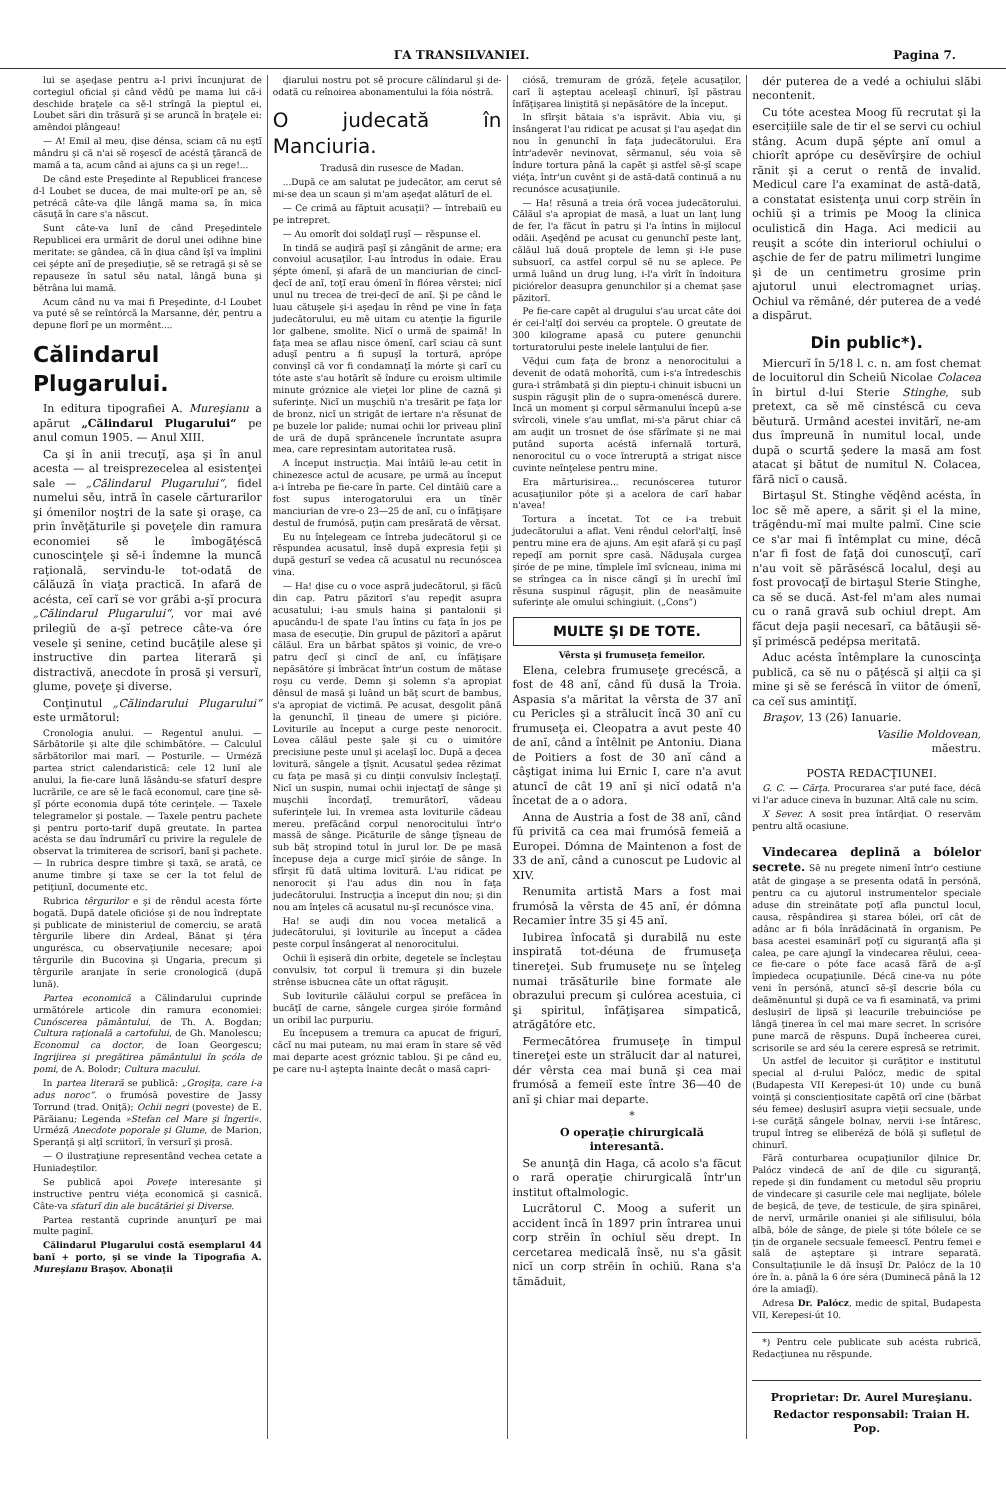ΓA TRANSILVANIEI. Pagina 7.
lui se aşeḑase pentru a-l privi încunjurat de cortegiul oficial şi când vědû pe mama lui că-i deschide braţele ca sě-l strîngă la pieptul ei, Loubet sări din trăsură şi se aruncă în braţele ei: amêndoi plângeau!
— A! Emil al meu, ḑise dénsa, sciam că nu eştĭ mândru şi că n'ai sě roşescĭ de acéstă ţărancă de mamă a ta, acum când ai ajuns ca şi un rege!...
De când este Preşedinte al Republicei francese d-l Loubet se ducea, de mai multe-orĭ pe an, sě petrécă câte-va ḑile lângă mama sa, în mica căsuţă în care s'a născut.
Sunt câte-va lunĭ de când Preşedintele Republicei era urmărit de dorul unei odihne bine meritate: se gândea, că în ḑiua când îşĭ va împlini cei şépte anĭ de preşediuţie, sě se retragă şi sě se repauseze în satul sěu natal, lângă buna şi bětrâna lui mamă.
Acum când nu va mai fi Preşedinte, d-l Loubet va puté sě se reîntórcă la Marsanne, dér, pentru a depune florĭ pe un mormênt....
Călindarul Plugarului.
In editura tipografiei A. Mureşianu a apărut „Călindarul Plugarului“ pe anul comun 1905. — Anul XIII.
Ca şi în anii trecuţĭ, aşa şi în anul acesta — al treisprezecelea al esistenţei sale — „Călindarul Plugarului“, fidel numelui sěu, intră în casele cărturarilor şi ómenilor noştri de la sate şi oraşe, ca prin învěţăturile şi poveţele din ramura economiei sě le îmbogăţéscă cunoscinţele şi sě-i îndemne la muncă raţională, servindu-le tot-odată de călăuză în viaţa practică. In afară de acésta, ceĭ carĭ se vor grăbi a-şĭ procura „Călindarul Plugarului“, vor mai avé prilegiŭ de a-şĭ petrece câte-va óre vesele şi senine, cetind bucăţile alese şi instructive din partea literară şi distractivă, anecdote în prosă şi versurĭ, glume, poveţe şi diverse.
Conţinutul „Călindarului Plugarului“ este următorul:
Cronologia anului. — Regentul anului. — Sărbătorile şi alte ḑile schimbătóre. — Calculul sărbătorilor mai marĭ. — Posturile. — Urméză partea strict calendaristică: cele 12 lunĭ ale anului, la fie-care lună lăsându-se sfaturĭ despre lucrările, ce are sě le facă economul, care ţine sě-şĭ pórte economia după tóte cerinţele. — Taxele telegramelor şi postale. — Taxele pentru pachete şi pentru porto-tarif după greutate. In partea acésta se dau îndrumărĭ cu privire la regulele de observat la trimiterea de scrisorĭ, banĭ şi pachete. — In rubrica despre timbre şi taxă, se arată, ce anume timbre şi taxe se cer la tot felul de petiţiunĭ, documente etc.
Rubrica têrgurilor e şi de rêndul acesta fórte bogată. După datele oficióse şi de nou îndreptate şi publicate de ministeriul de comerciu, se arată têrgurile libere din Ardeal, Bănat şi ţéra ungurésca, cu observaţiunile necesare; apoi têrgurile din Bucovina şi Ungaria, precum şi têrgurile aranjate în serie cronologică (după lună).
Partea economică a Călindarului cuprinde următórele articole din ramura economiei: Cunóscerea pământului, de Th. A. Bogdan; Cultura raţională a cartofului, de Gh. Manolescu; Economul ca doctor, de Ioan Georgescu; Ingrijirea şi pregătirea pământului în şcóla de pomi, de A. Bolodr; Cultura macului.
In partea literară se publică: „Groşiţa, care i-a adus noroc“. o frumósă povestire de Jassy Torrund (trad. Oniţă); Ochii negri (poveste) de E. Părăianu; Legenda »Stefan cel Mare şi îngerii«. Urméză Anecdote poporale şi Glume, de Marion, Speranţă şi alţĭ scriitorĭ, în versurĭ şi prosă.
— O ilustraţiune representând vechea cetate a Huniadeştilor.
Se publică apoi Poveţe interesante şi instructive pentru viéţa economică şi casnică. Câte-va sfaturĭ din ale bucătăriei şi Diverse.
Partea restantă cuprinde anunţurĭ pe mai multe paginĭ.
Călindarul Plugarului costă esemplarul 44 banĭ + porto, şi se vinde la Tipografia A. Mureşianu Braşov. Abonaţii
ḑiarului nostru pot sě procure călindarul şi de-odată cu reînoirea abonamentului la fóia nóstră.
O judecată în Manciuria.
Tradusă din rusesce de Madan.
...După ce am salutat pe judecător, am cerut sě mi-se dea un scaun şi m'am aşeḑat alăturĭ de el.
— Ce crimă au făptuit acusaţii? — întrebaiŭ eu pe intrepret.
— Au omorît doi soldaţĭ ruşĭ — rěspunse el.
In tindă se auḑiră paşĭ şi zângănit de arme; era convoiul acusaţilor. I-au întrodus în odaie. Erau şépte ómenĭ, şi afară de un manciurian de cincĭ-ḑecĭ de anĭ, toţĭ erau ómenĭ în flórea vêrstei; nicĭ unul nu trecea de trei-ḑecĭ de anĭ. Şi pe când le luau cătuşele şi-i aşeḑau în rênd pe vine în faţa judecătorului, eu mě uitam cu atenţie la figurile lor galbene, smolite. Nicĭ o urmă de spaimă! In faţa mea se aflau nisce ómenĭ, carĭ sciau că sunt aduşĭ pentru a fi supuşĭ la tortură, aprópe convinşĭ că vor fi condamnaţĭ la mórte şi carĭ cu tóte aste s'au hotărît sě îndure cu eroism ultimile minute gróznice ale vieţei lor pline de caznă şi suferinţe. Nicĭ un muşchiŭ n'a tresărit pe faţa lor de bronz, nicĭ un strigăt de iertare n'a rěsunat de pe buzele lor palide; numai ochii lor priveau plinĭ de ură de după sprâncenele încruntate asupra mea, care represintam autoritatea rusă.
A început instrucţia. Mai întâiŭ le-au cetit în chinezesce actul de acusare, pe urmă au început a-i întreba pe fie-care în parte. Cel dintâiŭ care a fost supus interogatorului era un tînĕr manciurian de vre-o 23—25 de anĭ, cu o înfăţişare destul de frumósă, puţin cam presărată de vĕrsat.
Eu nu înţelegeam ce întreba judecătorul şi ce rĕspundea acusatul, însĕ după expresia feţii şi după gesturĭ se vedea că acusatul nu recunóscea vina.
— Ha! ḑise cu o voce aspră judecătorul, şi făcŭ din cap. Patru păzitorĭ s'au repeḑit asupra acusatului; i-au smuls haina şi pantalonii şi apucându-l de spate l'au întins cu faţa în jos pe masa de esecuţie. Din grupul de păzitorĭ a apărut călăul. Era un bărbat spătos şi voinic, de vre-o patru ḑecĭ şi cincĭ de anĭ, cu înfăţişare nepăsătóre şi îmbrăcat într'un costum de mătase roşu cu verde. Demn şi solemn s'a apropiat dênsul de masă şi luând un băţ scurt de bambus, s'a apropiat de victimă. Pe acusat, desgolit până la genunchĭ, îl ţineau de umere şi picióre. Loviturile au început a curge peste nenorocit. Lovea călăul peste şale şi cu o uimitóre precisiune peste unul şi acelaşĭ loc. După a ḑecea lovitură, sângele a ţîşnit. Acusatul şedea rĕzimat cu faţa pe masă şi cu dinţii convulsiv încleştaţĭ. Nicĭ un suspin, numai ochii injectaţĭ de sânge şi muşchii încordaţĭ, tremurătorĭ, vădeau suferinţele lui. In vremea asta loviturile cădeau mereu. prefăcând corpul nenorocitului într'o massă de sânge. Picăturile de sânge ţîşneau de sub băţ stropind totul în jurul lor. De pe masă începuse deja a curge micĭ şiróie de sânge. In sfîrşit fŭ dată ultima lovitură. L'au ridicat pe nenorocit şi l'au adus din nou în faţa judecătorului. Instrucţia a început din nou; şi din nou am înţeles că acusatul nu-şĭ recunósce vina.
Ha! se auḑi din nou vocea metalică a judecătorului, şi loviturile au început a cădea peste corpul însângerat al nenorocitului.
Ochii îi eşiseră din orbite, degetele se încleştau convulsiv, tot corpul îi tremura şi din buzele strênse isbucnea câte un oftat răguşit.
Sub loviturile călăului corpul se prefăcea în bucăţĭ de carne, sângele curgea şiróie formând un oribil lac purpuriu.
Eu începusem a tremura ca apucat de frigurĭ, căcĭ nu mai puteam, nu mai eram în stare sĕ vĕd mai departe acest gróznic tablou. Şi pe când eu, pe care nu-l aştepta înainte decât o masă capri-
ciósă, tremuram de gróză, feţele acusaţilor, carĭ îi aşteptau aceleaşĭ chinurĭ, îşĭ păstrau înfăţişarea liniştită şi nepăsătóre de la început.
In sfîrşit bătaia s'a isprăvit. Abia viu, şi însângerat l'au ridicat pe acusat şi l'au aşeḑat din nou în genunchĭ în faţa judecătorului. Era într'adevĕr nevinovat, sĕrmanul, séu voia sĕ îndure tortura până la capĕt şi astfel sĕ-şĭ scape viéţa, într'un cuvênt şi de astă-dată continuă a nu recunósce acusaţiunile.
— Ha! rĕsună a treia óră vocea judecătorului. Călăul s'a apropiat de masă, a luat un lanţ lung de fer, l'a făcut în patru şi l'a întins în mijlocul odăii. Aşeḑênd pe acusat cu genunchĭ peste lanţ, călăul luă două proptele de lemn şi i-le puse subsuorĭ, ca astfel corpul sĕ nu se aplece. Pe urmă luând un drug lung, i-l'a vîrît în îndoitura piciórelor deasupra genunchilor şi a chemat şase păzitorĭ.
Pe fie-care capĕt al drugului s'au urcat câte doi ér cei-l'alţĭ doi servéu ca proptele. O greutate de 300 kilograme apasă cu putere genunchii torturatorului peste inelele lanţului de fier.
Vĕḑui cum faţa de bronz a nenorocitului a devenit de odată mohorîtă, cum i-s'a întredeschis gura-i strâmbată şi din pieptu-i chinuit isbucni un suspin răguşit plin de o supra-omenéscă durere. Incă un moment şi corpul sĕrmanului începŭ a-se svîrcoli, vinele s'au umflat, mi-s'a părut chiar că am auḑit un trosnet de óse sfărîmate şi ne mai putând suporta acéstă infernală tortură, nenorocitul cu o voce întreruptă a strigat nisce cuvinte neînţelese pentru mine.
Era mărturisirea... recunóscerea tuturor acusaţiunilor póte şi a acelora de carĭ habar n'avea!
Tortura a încetat. Tot ce i-a trebuit judecătorului a aflat. Veni rêndul celorl'alţĭ, însĕ pentru mine era de ajuns. Am eşit afară şi cu paşĭ repeḑĭ am pornit spre casă. Năduşala curgea şiróe de pe mine, tîmplele îmĭ svîcneau, inima mi se strîngea ca în nisce căngĭ şi în urechĭ îmĭ rĕsuna suspinul răguşit, plin de neasămuite suferinţe ale omului schingiuit. („Cons“)
MULTE ŞI DE TOTE.
Vêrsta şi frumuseţa femeilor.
Elena, celebra frumuseţe grecéscă, a fost de 48 anĭ, când fŭ dusă la Troia. Aspasia s'a măritat la vêrsta de 37 anĭ cu Pericles şi a strălucit încă 30 anĭ cu frumuseţa ei. Cleopatra a avut peste 40 de anĭ, când a întêlnit pe Antoniu. Diana de Poitiers a fost de 30 anĭ când a câştigat inima lui Ernic I, care n'a avut atuncĭ de cât 19 anĭ şi nicĭ odată n'a încetat de a o adora.
Anna de Austria a fost de 38 anĭ, când fŭ privită ca cea mai frumósă femeiă a Europei. Dómna de Maintenon a fost de 33 de anĭ, când a cunoscut pe Ludovic al XIV.
Renumita artistă Mars a fost mai frumósă la vêrsta de 45 anĭ, ér dómna Recamier între 35 şi 45 anĭ.
Iubirea înfocată şi durabilă nu este inspirată tot-déuna de frumuseţa tinereţei. Sub frumuseţe nu se înţeleg numai trăsăturile bine formate ale obrazului precum şi culórea acestuia, ci şi spiritul, înfăţişarea simpatică, atrăgătóre etc.
Fermecătórea frumuseţe în timpul tinereţei este un strălucit dar al naturei, dér vêrsta cea mai bună şi cea mai frumósă a femeiĭ este între 36—40 de anĭ şi chiar mai departe.
*
O operaţie chirurgicală interesantă.
Se anunţă din Haga, că acolo s'a făcut o rară operaţie chirurgicală într'un institut oftalmologic.
Lucrătorul C. Moog a suferit un accident încă în 1897 prin întrarea unui corp strĕin în ochiul sĕu drept. In cercetarea medicală însĕ, nu s'a găsit nicĭ un corp strĕin în ochiŭ. Rana s'a tămăduit,
dér puterea de a vedé a ochiului slăbi necontenit.
Cu tóte acestea Moog fŭ recrutat şi la esercițiile sale de tir el se servi cu ochiul stâng. Acum după şépte anĭ omul a chiorît aprópe cu desĕvîrşire de ochiul rănit şi a cerut o rentă de invalid. Medicul care l'a examinat de astă-dată, a constatat esistenţa unui corp strĕin în ochiŭ şi a trimis pe Moog la clinica oculistică din Haga. Aci medicii au reuşit a scóte din interiorul ochiului o aşchie de fer de patru milimetri lungime şi de un centimetru grosime prin ajutorul unui electromagnet uriaş. Ochiul va rĕmâné, dér puterea de a vedé a dispărut.
Din public*).
Miercurĭ în 5/18 l. c. n. am fost chemat de locuitorul din Scheiŭ Nicolae Colacea în birtul d-lui Sterie Stinghe, sub pretext, ca sĕ mĕ cinstéscă cu ceva bĕutură. Urmând acestei invitărĭ, ne-am dus împreună în numitul local, unde după o scurtă şedere la masă am fost atacat şi bătut de numitul N. Colacea, fără nicĭ o causă.
Birtaşul St. Stinghe vĕḑênd acésta, în loc sĕ mĕ apere, a sărit şi el la mine, trăgêndu-mĭ mai multe palmĭ. Cine scie ce s'ar mai fi întêmplat cu mine, décă n'ar fi fost de faţă doi cunoscuţĭ, carĭ n'au voit sĕ părăséscă localul, deşi au fost provocaţĭ de birtaşul Sterie Stinghe, ca sĕ se ducă. Ast-fel m'am ales numai cu o rană gravă sub ochiul drept. Am făcut deja paşii necesarĭ, ca bătăuşii sĕ-şĭ priméscă pedépsa meritată.
Aduc acésta întêmplare la cunoscinţa publică, ca sĕ nu o păţéscă şi alţii ca şi mine şi sĕ se feréscă în viitor de ómenĭ, ca ceĭ sus amintiţĭ.
Braşov, 13 (26) Ianuarie.
Vasilie Moldovean,
măestru.
POSTA REDACŢIUNEI.
G. C. — Cărţa. Procurarea s'ar puté face, décă vi l'ar aduce cineva în buzunar. Altă cale nu scim.
X Sever. A sosit prea întârḑiat. O reservăm pentru altă ocasiune.
Vindecarea deplină a bólelor secrete. Sĕ nu pregete nimenĭ într'o cestiune atât de gingaşe a se presenta odată în persónă, pentru ca cu ajutorul instrumentelor speciale aduse din streinătate poţĭ afla punctul locul, causa, rĕspândirea şi starea bólei, orĭ cât de adânc ar fi bóla înrădăcinată în organism. Pe basa acestei esaminărĭ poţĭ cu siguranţă afla şi calea, pe care ajungĭ la vindecarea rĕului, ceea-ce fie-care o póte face acasă fără de a-şĭ împiedeca ocupaţiunile. Décă cine-va nu póte veni în persónă, atuncĭ sĕ-şĭ descrie bóla cu deămĕnuntul şi după ce va fi esaminată, va primi deslușirĭ de lipsă şi leacurile trebuinciósе pe lângă ţinerea în cel mai mare secret. In scrisóre pune marcă de rĕspuns. După încheerea curei, scrisorile se ard séu la cerere espresă se retrimit.
Un astfel de lecuitor şi curăţitor e institutul special al d-rului Palócz, medic de spital (Budapesta VII Kerepesi-út 10) unde cu bună voinţă şi consciențiositate capĕtă orĭ cine (bărbat séu femee) deslușirĭ asupra vieţii secsuale, unde i-se curăţă sângele bolnav, nervii i-se întăresc, trupul întreg se eliberéză de bólă şi suflețul de chinurĭ.
Fără conturbarea ocupaţiunilor ḑilnice Dr. Palócz vindecă de anĭ de ḑile cu siguranţă, repede şi din fundament cu metodul sĕu propriu de vindecare şi casurile cele mai neglijate, bólele de beşică, de ţeve, de testicule, de şira spinărei, de nervĭ, urmările onaniei şi ale sifilisului, bóla albă, bóle de sânge, de piele şi tóte bólele ce se ţin de organele secsuale femeescĭ. Pentru femei e sală de aşteptare şi intrare separată. Consultaţiunile le dă însuşĭ Dr. Palócz de la 10 óre în. a. până la 6 óre séra (Duminecă până la 12 óre la amiaḑĭ).
Adresa Dr. Palócz, medic de spital, Budapesta VII, Kerepesi-út 10.
*) Pentru cele publicate sub acésta rubrică, Redacţiunea nu rĕspunde.
Proprietar: Dr. Aurel Mureşianu.
Redactor responsabil: Traian H. Pop.